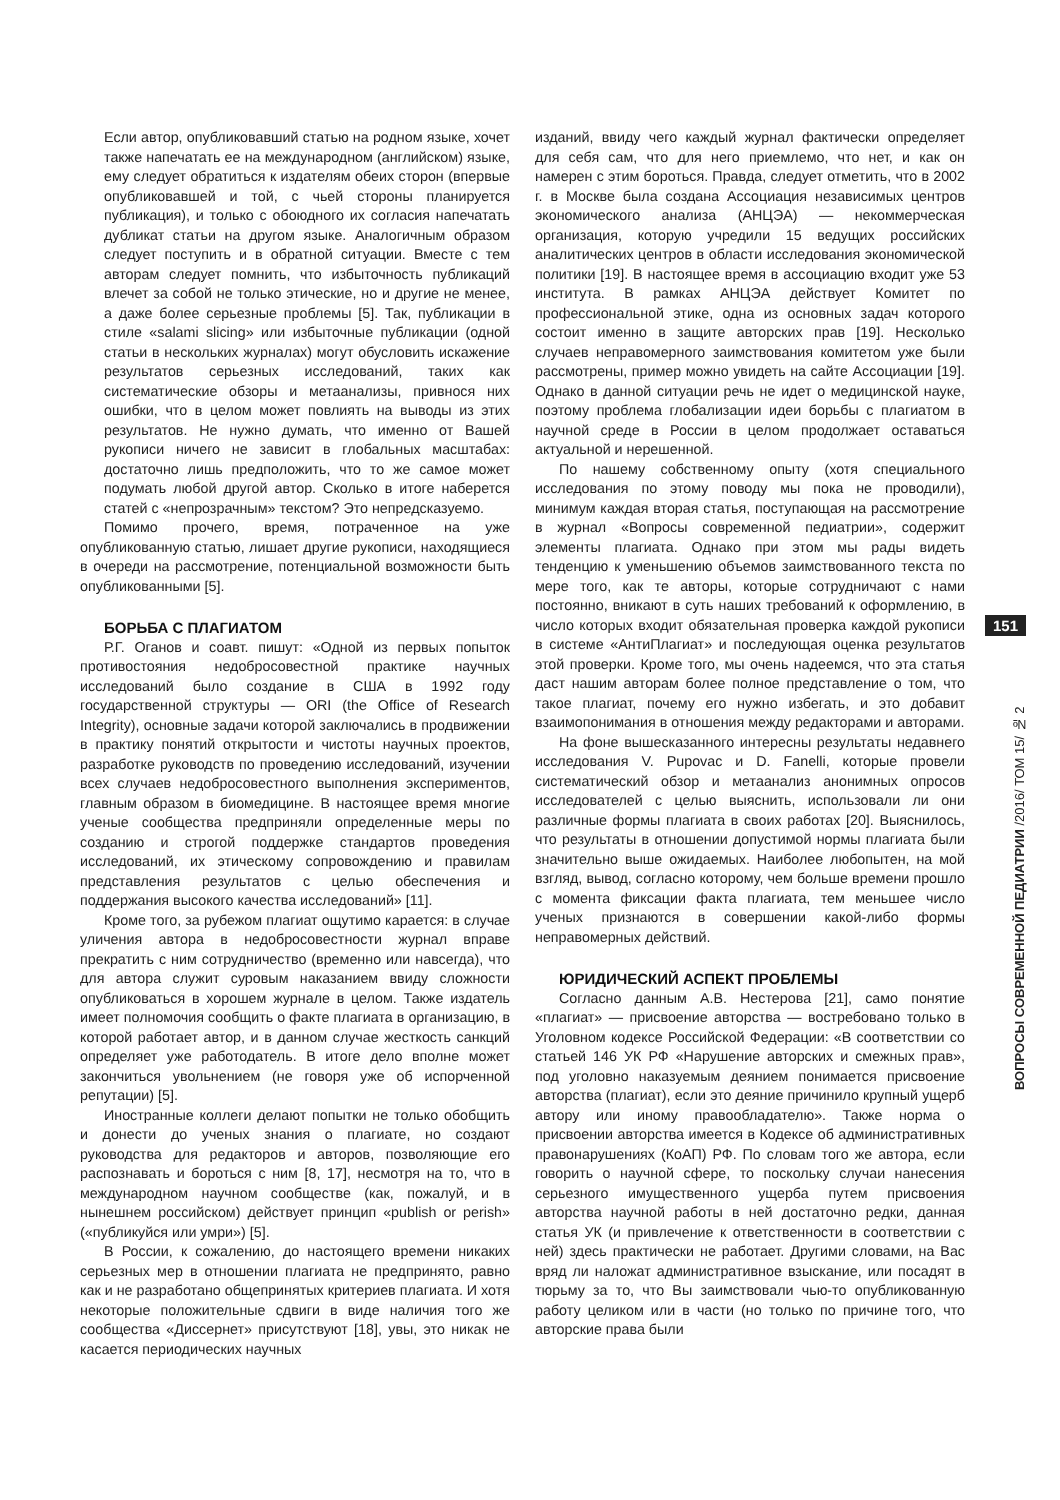Если автор, опубликовавший статью на родном языке, хочет также напечатать ее на международном (английском) языке, ему следует обратиться к издателям обеих сторон (впервые опубликовавшей и той, с чьей стороны планируется публикация), и только с обоюдного их согласия напечатать дубликат статьи на другом языке. Аналогичным образом следует поступить и в обратной ситуации. Вместе с тем авторам следует помнить, что избыточность публикаций влечет за собой не только этические, но и другие не менее, а даже более серьезные проблемы [5]. Так, публикации в стиле «salami slicing» или избыточные публикации (одной статьи в нескольких журналах) могут обусловить искажение результатов серьезных исследований, таких как систематические обзоры и метаанализы, привнося них ошибки, что в целом может повлиять на выводы из этих результатов. Не нужно думать, что именно от Вашей рукописи ничего не зависит в глобальных масштабах: достаточно лишь предположить, что то же самое может подумать любой другой автор. Сколько в итоге наберется статей с «непрозрачным» текстом? Это непредсказуемо.
Помимо прочего, время, потраченное на уже опубликованную статью, лишает другие рукописи, находящиеся в очереди на рассмотрение, потенциальной возможности быть опубликованными [5].
БОРЬБА С ПЛАГИАТОМ
Р.Г. Оганов и соавт. пишут: «Одной из первых попыток противостояния недобросовестной практике научных исследований было создание в США в 1992 году государственной структуры — ORI (the Office of Research Integrity), основные задачи которой заключались в продвижении в практику понятий открытости и чистоты научных проектов, разработке руководств по проведению исследований, изучении всех случаев недобросовестного выполнения экспериментов, главным образом в биомедицине. В настоящее время многие ученые сообщества предприняли определенные меры по созданию и строгой поддержке стандартов проведения исследований, их этическому сопровождению и правилам представления результатов с целью обеспечения и поддержания высокого качества исследований» [11].
Кроме того, за рубежом плагиат ощутимо карается: в случае уличения автора в недобросовестности журнал вправе прекратить с ним сотрудничество (временно или навсегда), что для автора служит суровым наказанием ввиду сложности опубликоваться в хорошем журнале в целом. Также издатель имеет полномочия сообщить о факте плагиата в организацию, в которой работает автор, и в данном случае жесткость санкций определяет уже работодатель. В итоге дело вполне может закончиться увольнением (не говоря уже об испорченной репутации) [5].
Иностранные коллеги делают попытки не только обобщить и донести до ученых знания о плагиате, но создают руководства для редакторов и авторов, позволяющие его распознавать и бороться с ним [8, 17], несмотря на то, что в международном научном сообществе (как, пожалуй, и в нынешнем российском) действует принцип «publish or perish» («публикуйся или умри») [5].
В России, к сожалению, до настоящего времени никаких серьезных мер в отношении плагиата не предпринято, равно как и не разработано общепринятых критериев плагиата. И хотя некоторые положительные сдвиги в виде наличия того же сообщества «Диссернет» присутствуют [18], увы, это никак не касается периодических научных
изданий, ввиду чего каждый журнал фактически определяет для себя сам, что для него приемлемо, что нет, и как он намерен с этим бороться. Правда, следует отметить, что в 2002 г. в Москве была создана Ассоциация независимых центров экономического анализа (АНЦЭА) — некоммерческая организация, которую учредили 15 ведущих российских аналитических центров в области исследования экономической политики [19]. В настоящее время в ассоциацию входит уже 53 института. В рамках АНЦЭА действует Комитет по профессиональной этике, одна из основных задач которого состоит именно в защите авторских прав [19]. Несколько случаев неправомерного заимствования комитетом уже были рассмотрены, пример можно увидеть на сайте Ассоциации [19]. Однако в данной ситуации речь не идет о медицинской науке, поэтому проблема глобализации идеи борьбы с плагиатом в научной среде в России в целом продолжает оставаться актуальной и нерешенной.
По нашему собственному опыту (хотя специального исследования по этому поводу мы пока не проводили), минимум каждая вторая статья, поступающая на рассмотрение в журнал «Вопросы современной педиатрии», содержит элементы плагиата. Однако при этом мы рады видеть тенденцию к уменьшению объемов заимствованного текста по мере того, как те авторы, которые сотрудничают с нами постоянно, вникают в суть наших требований к оформлению, в число которых входит обязательная проверка каждой рукописи в системе «АнтиПлагиат» и последующая оценка результатов этой проверки. Кроме того, мы очень надеемся, что эта статья даст нашим авторам более полное представление о том, что такое плагиат, почему его нужно избегать, и это добавит взаимопонимания в отношения между редакторами и авторами.
На фоне вышесказанного интересны результаты недавнего исследования V. Pupovac и D. Fanelli, которые провели систематический обзор и метаанализ анонимных опросов исследователей с целью выяснить, использовали ли они различные формы плагиата в своих работах [20]. Выяснилось, что результаты в отношении допустимой нормы плагиата были значительно выше ожидаемых. Наиболее любопытен, на мой взгляд, вывод, согласно которому, чем больше времени прошло с момента фиксации факта плагиата, тем меньшее число ученых признаются в совершении какой-либо формы неправомерных действий.
ЮРИДИЧЕСКИЙ АСПЕКТ ПРОБЛЕМЫ
Согласно данным А.В. Нестерова [21], само понятие «плагиат» — присвоение авторства — востребовано только в Уголовном кодексе Российской Федерации: «В соответствии со статьей 146 УК РФ «Нарушение авторских и смежных прав», под уголовно наказуемым деянием понимается присвоение авторства (плагиат), если это деяние причинило крупный ущерб автору или иному правообладателю». Также норма о присвоении авторства имеется в Кодексе об административных правонарушениях (КоАП) РФ. По словам того же автора, если говорить о научной сфере, то поскольку случаи нанесения серьезного имущественного ущерба путем присвоения авторства научной работы в ней достаточно редки, данная статья УК (и привлечение к ответственности в соответствии с ней) здесь практически не работает. Другими словами, на Вас вряд ли наложат административное взыскание, или посадят в тюрьму за то, что Вы заимствовали чью-то опубликованную работу целиком или в части (но только по причине того, что авторские права были
151
ВОПРОСЫ СОВРЕМЕННОЙ ПЕДИАТРИИ /2016/ ТОМ 15/ № 2